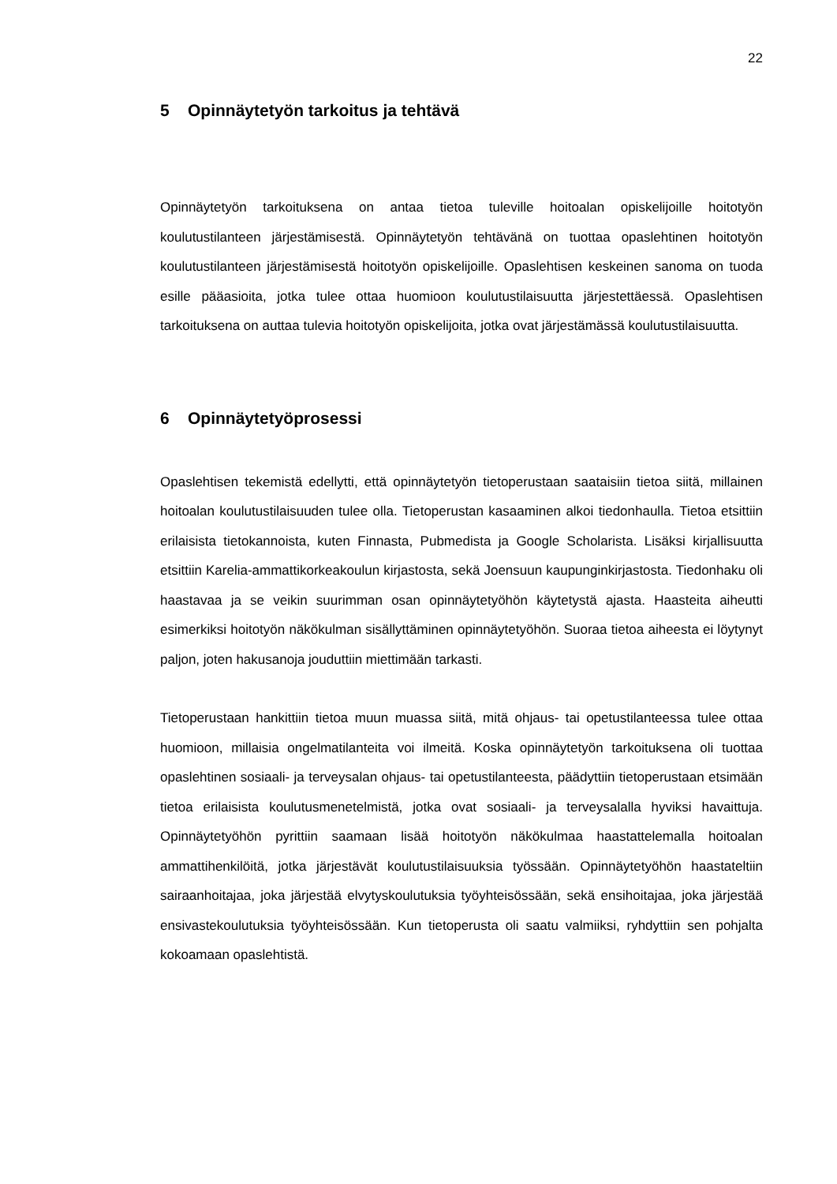22
5 Opinnäytetyön tarkoitus ja tehtävä
Opinnäytetyön tarkoituksena on antaa tietoa tuleville hoitoalan opiskelijoille hoitotyön koulutustilanteen järjestämisestä. Opinnäytetyön tehtävänä on tuottaa opaslehtinen hoitotyön koulutustilanteen järjestämisestä hoitotyön opiskelijoille. Opaslehtisen keskeinen sanoma on tuoda esille pääasioita, jotka tulee ottaa huomioon koulutustilaisuutta järjestettäessä. Opaslehtisen tarkoituksena on auttaa tulevia hoitotyön opiskelijoita, jotka ovat järjestämässä koulutustilaisuutta.
6 Opinnäytetyöprosessi
Opaslehtisen tekemistä edellytti, että opinnäytetyön tietoperustaan saataisiin tietoa siitä, millainen hoitoalan koulutustilaisuuden tulee olla. Tietoperustan kasaaminen alkoi tiedonhaulla. Tietoa etsittiin erilaisista tietokannoista, kuten Finnasta, Pubmedista ja Google Scholarista. Lisäksi kirjallisuutta etsittiin Karelia-ammattikorkeakoulun kirjastosta, sekä Joensuun kaupunginkirjastosta. Tiedonhaku oli haastavaa ja se veikin suurimman osan opinnäytetyöhön käytetystä ajasta. Haasteita aiheutti esimerkiksi hoitotyön näkökulman sisällyttäminen opinnäytetyöhön. Suoraa tietoa aiheesta ei löytynyt paljon, joten hakusanoja jouduttiin miettimään tarkasti.
Tietoperustaan hankittiin tietoa muun muassa siitä, mitä ohjaus- tai opetustilanteessa tulee ottaa huomioon, millaisia ongelmatilanteita voi ilmeitä. Koska opinnäytetyön tarkoituksena oli tuottaa opaslehtinen sosiaali- ja terveysalan ohjaus- tai opetustilanteesta, päädyttiin tietoperustaan etsimään tietoa erilaisista koulutusmenetelmistä, jotka ovat sosiaali- ja terveysalalla hyviksi havaittuja. Opinnäytetyöhön pyrittiin saamaan lisää hoitotyön näkökulmaa haastattelemalla hoitoalan ammattihenkilöitä, jotka järjestävät koulutustilaisuuksia työssään. Opinnäytetyöhön haastateltiin sairaanhoitajaa, joka järjestää elvytyskoulutuksia työyhteisössään, sekä ensihoitajaa, joka järjestää ensivastekoulutuksia työyhteisössään. Kun tietoperusta oli saatu valmiiksi, ryhdyttiin sen pohjalta kokoamaan opaslehtistä.